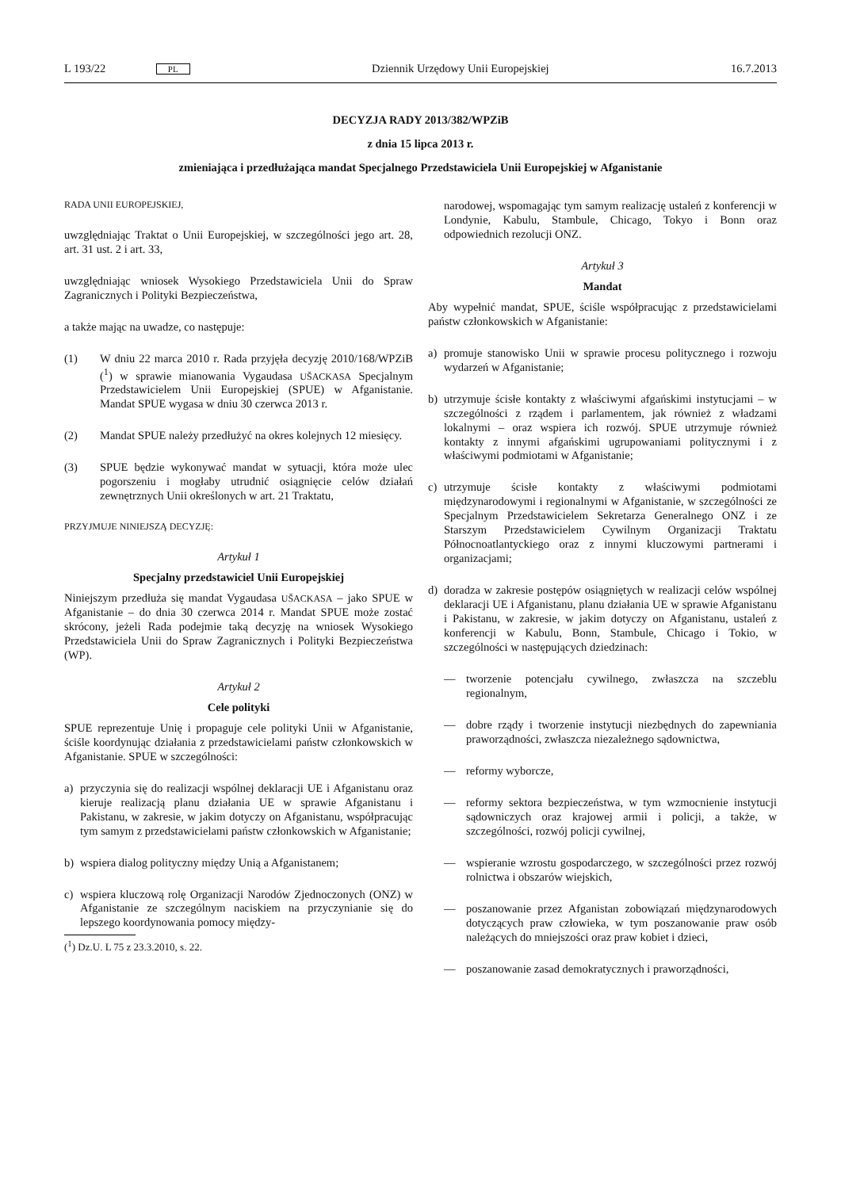L 193/22 PL Dziennik Urzędowy Unii Europejskiej 16.7.2013
DECYZJA RADY 2013/382/WPZiB
z dnia 15 lipca 2013 r.
zmieniająca i przedłużająca mandat Specjalnego Przedstawiciela Unii Europejskiej w Afganistanie
RADA UNII EUROPEJSKIEJ,
uwzględniając Traktat o Unii Europejskiej, w szczególności jego art. 28, art. 31 ust. 2 i art. 33,
uwzględniając wniosek Wysokiego Przedstawiciela Unii do Spraw Zagranicznych i Polityki Bezpieczeństwa,
a także mając na uwadze, co następuje:
(1) W dniu 22 marca 2010 r. Rada przyjęła decyzję 2010/168/WPZiB (<sup>1</sup>) w sprawie mianowania Vygaudasa UŠACKASA Specjalnym Przedstawicielem Unii Europejskiej (SPUE) w Afganistanie. Mandat SPUE wygasa w dniu 30 czerwca 2013 r.
(2) Mandat SPUE należy przedłużyć na okres kolejnych 12 miesięcy.
(3) SPUE będzie wykonywać mandat w sytuacji, która może ulec pogorszeniu i mogłaby utrudnić osiągnięcie celów działań zewnętrznych Unii określonych w art. 21 Traktatu,
PRZYJMUJE NINIEJSZĄ DECYZJĘ:
Artykuł 1
Specjalny przedstawiciel Unii Europejskiej
Niniejszym przedłuża się mandat Vygaudasa UŠACKASA – jako SPUE w Afganistanie – do dnia 30 czerwca 2014 r. Mandat SPUE może zostać skrócony, jeżeli Rada podejmie taką decyzję na wniosek Wysokiego Przedstawiciela Unii do Spraw Zagranicznych i Polityki Bezpieczeństwa (WP).
Artykuł 2
Cele polityki
SPUE reprezentuje Unię i propaguje cele polityki Unii w Afganistanie, ściśle koordynując działania z przedstawicielami państw członkowskich w Afganistanie. SPUE w szczególności:
a) przyczynia się do realizacji wspólnej deklaracji UE i Afganistanu oraz kieruje realizacją planu działania UE w sprawie Afganistanu i Pakistanu, w zakresie, w jakim dotyczy on Afganistanu, współpracując tym samym z przedstawicielami państw członkowskich w Afganistanie;
b) wspiera dialog polityczny między Unią a Afganistanem;
c) wspiera kluczową rolę Organizacji Narodów Zjednoczonych (ONZ) w Afganistanie ze szczególnym naciskiem na przyczynianie się do lepszego koordynowania pomocy między-
(<sup>1</sup>) Dz.U. L 75 z 23.3.2010, s. 22.
narodowej, wspomagając tym samym realizację ustaleń z konferencji w Londynie, Kabulu, Stambule, Chicago, Tokyo i Bonn oraz odpowiednich rezolucji ONZ.
Artykuł 3
Mandat
Aby wypełnić mandat, SPUE, ściśle współpracując z przedstawicielami państw członkowskich w Afganistanie:
a) promuje stanowisko Unii w sprawie procesu politycznego i rozwoju wydarzeń w Afganistanie;
b) utrzymuje ścisłe kontakty z właściwymi afgańskimi instytucjami – w szczególności z rządem i parlamentem, jak również z władzami lokalnymi – oraz wspiera ich rozwój. SPUE utrzymuje również kontakty z innymi afgańskimi ugrupowaniami politycznymi i z właściwymi podmiotami w Afganistanie;
c) utrzymuje ścisłe kontakty z właściwymi podmiotami międzynarodowymi i regionalnymi w Afganistanie, w szczególności ze Specjalnym Przedstawicielem Sekretarza Generalnego ONZ i ze Starszym Przedstawicielem Cywilnym Organizacji Traktatu Północnoatlantyckiego oraz z innymi kluczowymi partnerami i organizacjami;
d) doradza w zakresie postępów osiągniętych w realizacji celów wspólnej deklaracji UE i Afganistanu, planu działania UE w sprawie Afganistanu i Pakistanu, w zakresie, w jakim dotyczy on Afganistanu, ustaleń z konferencji w Kabulu, Bonn, Stambule, Chicago i Tokio, w szczególności w następujących dziedzinach:
— tworzenie potencjału cywilnego, zwłaszcza na szczeblu regionalnym,
— dobre rządy i tworzenie instytucji niezbędnych do zapewniania praworządności, zwłaszcza niezależnego sądownictwa,
— reformy wyborcze,
— reformy sektora bezpieczeństwa, w tym wzmocnienie instytucji sądowniczych oraz krajowej armii i policji, a także, w szczególności, rozwój policji cywilnej,
— wspieranie wzrostu gospodarczego, w szczególności przez rozwój rolnictwa i obszarów wiejskich,
— poszanowanie przez Afganistan zobowiązań międzynarodowych dotyczących praw człowieka, w tym poszanowanie praw osób należących do mniejszości oraz praw kobiet i dzieci,
— poszanowanie zasad demokratycznych i praworządności,